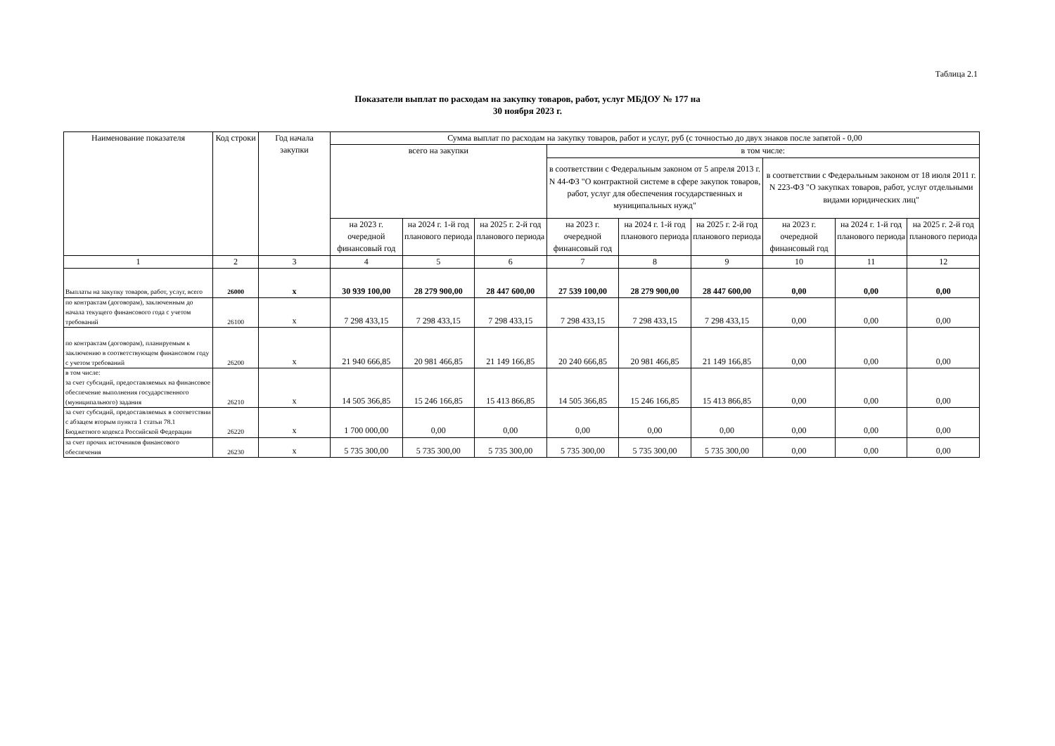Таблица 2.1
Показатели выплат по расходам на закупку товаров, работ, услуг МБДОУ № 177 на
30 ноября 2023 г.
| Наименование показателя | Код строки | Год начала закупки | Сумма выплат по расходам на закупку товаров, работ и услуг, руб (с точностью до двух знаков после запятой - 0,00 | | | | | | | | |
| --- | --- | --- | --- | --- | --- | --- | --- | --- | --- | --- | --- |
| | | | всего на закупки | | | в том числе: | | | | | |
| | | | | | | в соответствии с Федеральным законом от 5 апреля 2013 г. N 44-ФЗ "О контрактной системе в сфере закупок товаров, работ, услуг для обеспечения государственных и муниципальных нужд" | | | в соответствии с Федеральным законом от 18 июля 2011 г. N 223-ФЗ "О закупках товаров, работ, услуг отдельными видами юридических лиц" | | |
| | | | на 2023 г. очередной финансовый год | на 2024 г. 1-й год планового периода | на 2025 г. 2-й год планового периода | на 2023 г. очередной финансовый год | на 2024 г. 1-й год планового периода | на 2025 г. 2-й год планового периода | на 2023 г. очередной финансовый год | на 2024 г. 1-й год планового периода | на 2025 г. 2-й год планового периода |
| 1 | 2 | 3 | 4 | 5 | 6 | 7 | 8 | 9 | 10 | 11 | 12 |
| Выплаты на закупку товаров, работ, услуг, всего | 26000 | x | 30 939 100,00 | 28 279 900,00 | 28 447 600,00 | 27 539 100,00 | 28 279 900,00 | 28 447 600,00 | 0,00 | 0,00 | 0,00 |
| по контрактам (договорам), заключенным до начала текущего финансового года с учетом требований | 26100 | x | 7 298 433,15 | 7 298 433,15 | 7 298 433,15 | 7 298 433,15 | 7 298 433,15 | 7 298 433,15 | 0,00 | 0,00 | 0,00 |
| по контрактам (договорам), планируемым к заключению в соответствующем финансовом году с учетом требований | 26200 | x | 21 940 666,85 | 20 981 466,85 | 21 149 166,85 | 20 240 666,85 | 20 981 466,85 | 21 149 166,85 | 0,00 | 0,00 | 0,00 |
| в том числе: за счет субсидий, предоставляемых на финансовое обеспечение выполнения государственного (муниципального) задания | 26210 | x | 14 505 366,85 | 15 246 166,85 | 15 413 866,85 | 14 505 366,85 | 15 246 166,85 | 15 413 866,85 | 0,00 | 0,00 | 0,00 |
| за счет субсидий, предоставляемых в соответствии с абзацем вторым пункта 1 статьи 78.1 Бюджетного кодекса Российской Федерации | 26220 | x | 1 700 000,00 | 0,00 | 0,00 | 0,00 | 0,00 | 0,00 | 0,00 | 0,00 | 0,00 |
| за счет прочих источников финансового обеспечения | 26230 | x | 5 735 300,00 | 5 735 300,00 | 5 735 300,00 | 5 735 300,00 | 5 735 300,00 | 5 735 300,00 | 0,00 | 0,00 | 0,00 |